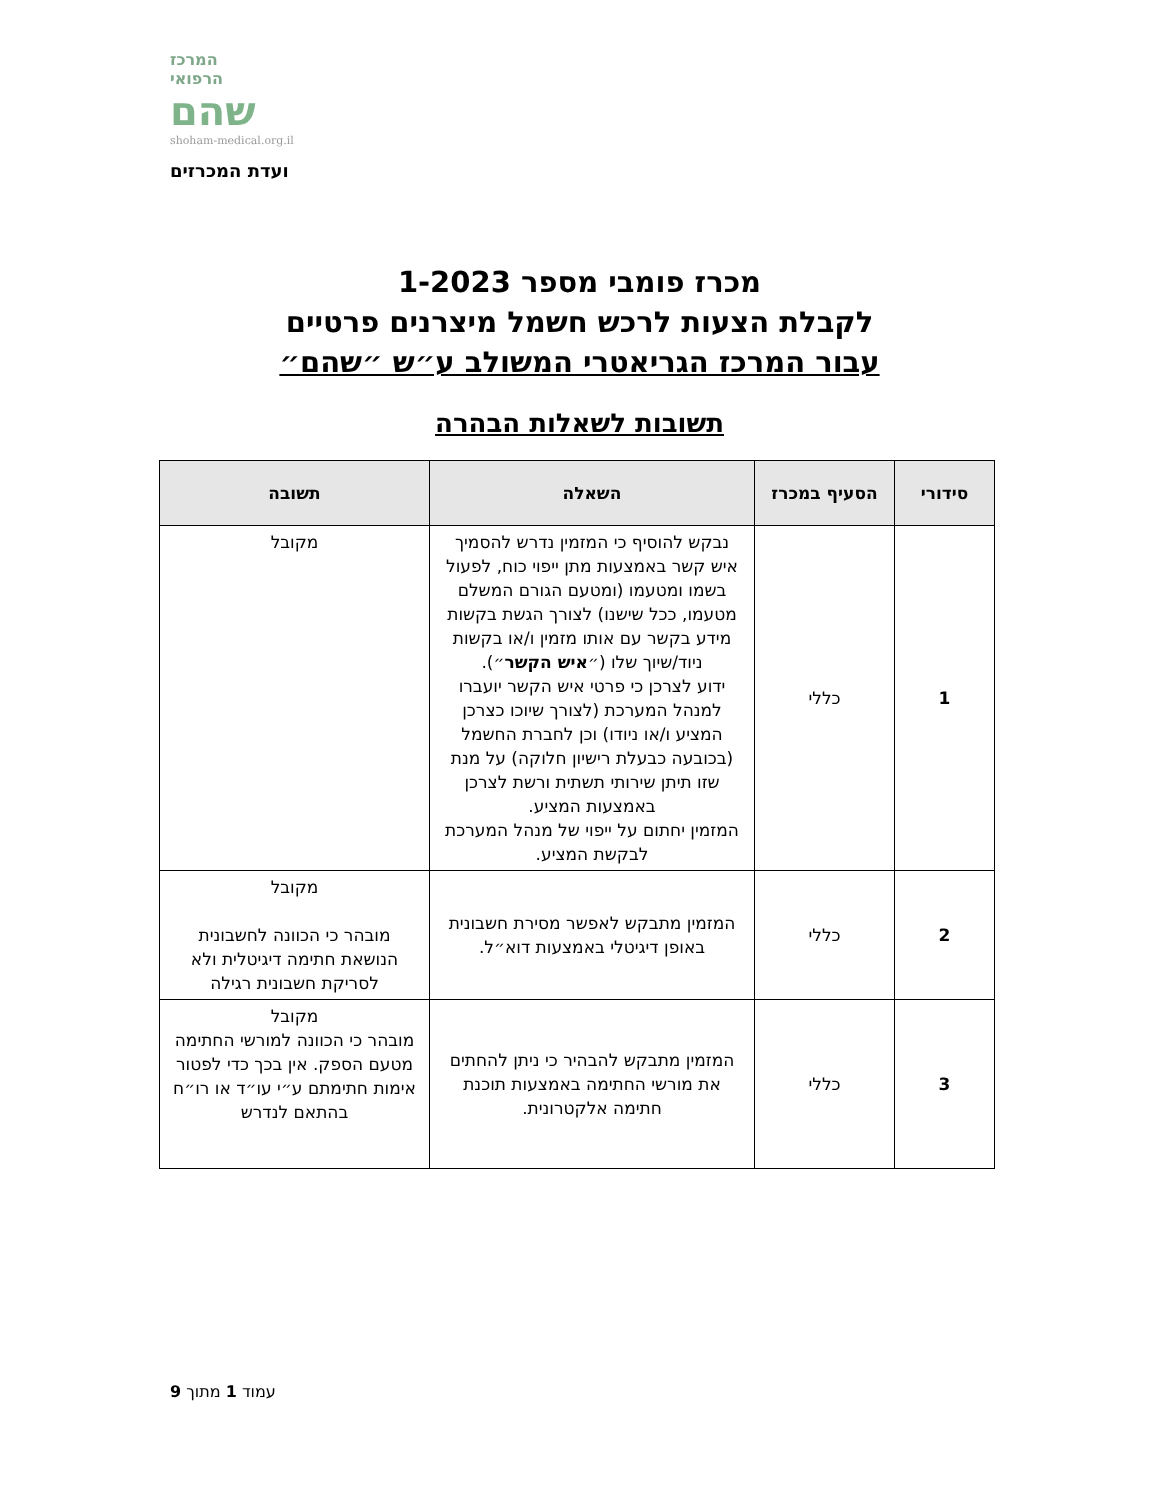המרכז
הרפואי
שהם
shoham-medical.org.il
ועדת המכרזים
מכרז פומבי מספר 1-2023
לקבלת הצעות לרכש חשמל מיצרנים פרטיים
עבור המרכז הגריאטרי המשולב ע״ש ״שהם״
תשובות לשאלות הבהרה
| סידורי | הסעיף במכרז | השאלה | תשובה |
| --- | --- | --- | --- |
| 1 | כללי | נבקש להוסיף כי המזמין נדרש להסמיך איש קשר באמצעות מתן ייפוי כוח, לפעול בשמו ומטעמו (ומטעם הגורם המשלם מטעמו, ככל שישנו) לצורך הגשת בקשות מידע בקשר עם אותו מזמין ו/או בקשות ניוד/שיוך שלו (״ איש הקשר ״). ידוע לצרכן כי פרטי איש הקשר יועברו למנהל המערכת (לצורך שיוכו כצרכן המציע ו/או ניודו) וכן לחברת החשמל (בכובעה כבעלת רישיון חלוקה) על מנת שזו תיתן שירותי תשתית ורשת לצרכן באמצעות המציע. המזמין יחתום על ייפוי של מנהל המערכת לבקשת המציע. | מקובל |
| 2 | כללי | המזמין מתבקש לאפשר מסירת חשבונית באופן דיגיטלי באמצעות דוא״ל. | מקובל מובהר כי הכוונה לחשבונית הנושאת חתימה דיגיטלית ולא לסריקת חשבונית רגילה |
| 3 | כללי | המזמין מתבקש להבהיר כי ניתן להחתים את מורשי החתימה באמצעות תוכנת חתימה אלקטרונית. | מקובל מובהר כי הכוונה למורשי החתימה מטעם הספק. אין בכך כדי לפטור אימות חתימתם ע״י עו״ד או רו״ח בהתאם לנדרש |
עמוד 1 מתוך 9